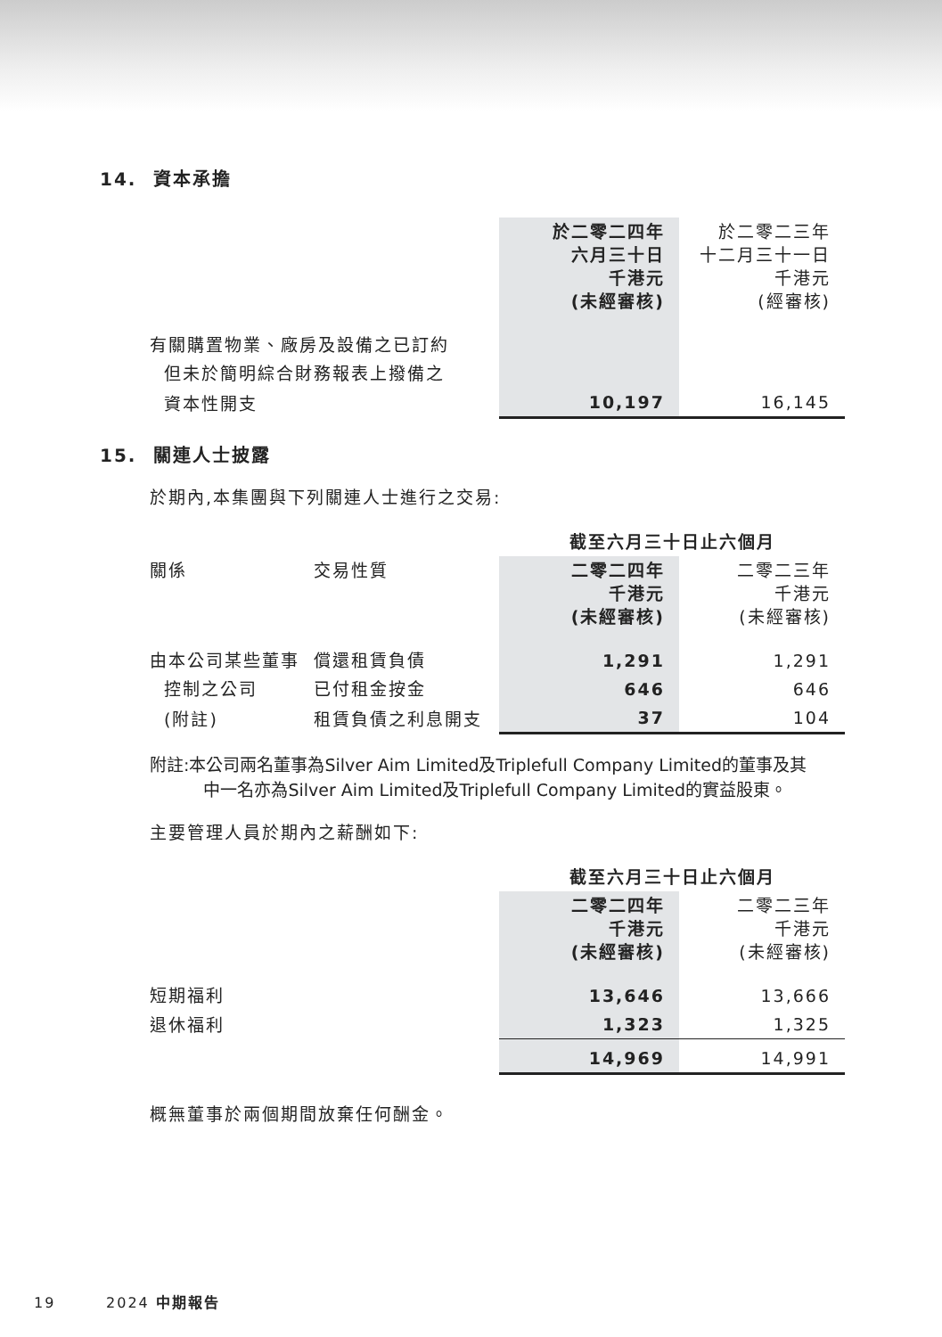14. 資本承擔
| | 於二零二四年 六月三十日 千港元 (未經審核) | 於二零二三年 十二月三十一日 千港元 (經審核) |
| 有關購置物業、廠房及設備之已訂約 | | |
| 但未於簡明綜合財務報表上撥備之 | | |
| 資本性開支 | 10,197 | 16,145 |
15. 關連人士披露
於期內,本集團與下列關連人士進行之交易:
| | | 截至六月三十日止六個月 | |
| 關係 | 交易性質 | 二零二四年 千港元 (未經審核) | 二零二三年 千港元 (未經審核) |
| 由本公司某些董事 | 償還租賃負債 | 1,291 | 1,291 |
| 控制之公司 | 已付租金按金 | 646 | 646 |
| (附註) | 租賃負債之利息開支 | 37 | 104 |
附註:本公司兩名董事為Silver Aim Limited及Triplefull Company Limited的董事及其
中一名亦為Silver Aim Limited及Triplefull Company Limited的實益股東。
主要管理人員於期內之薪酬如下:
| | 截至六月三十日止六個月 | |
| | 二零二四年 千港元 (未經審核) | 二零二三年 千港元 (未經審核) |
| 短期福利 | 13,646 | 13,666 |
| 退休福利 | 1,323 | 1,325 |
| | 14,969 | 14,991 |
概無董事於兩個期間放棄任何酬金。
19 2024 中期報告